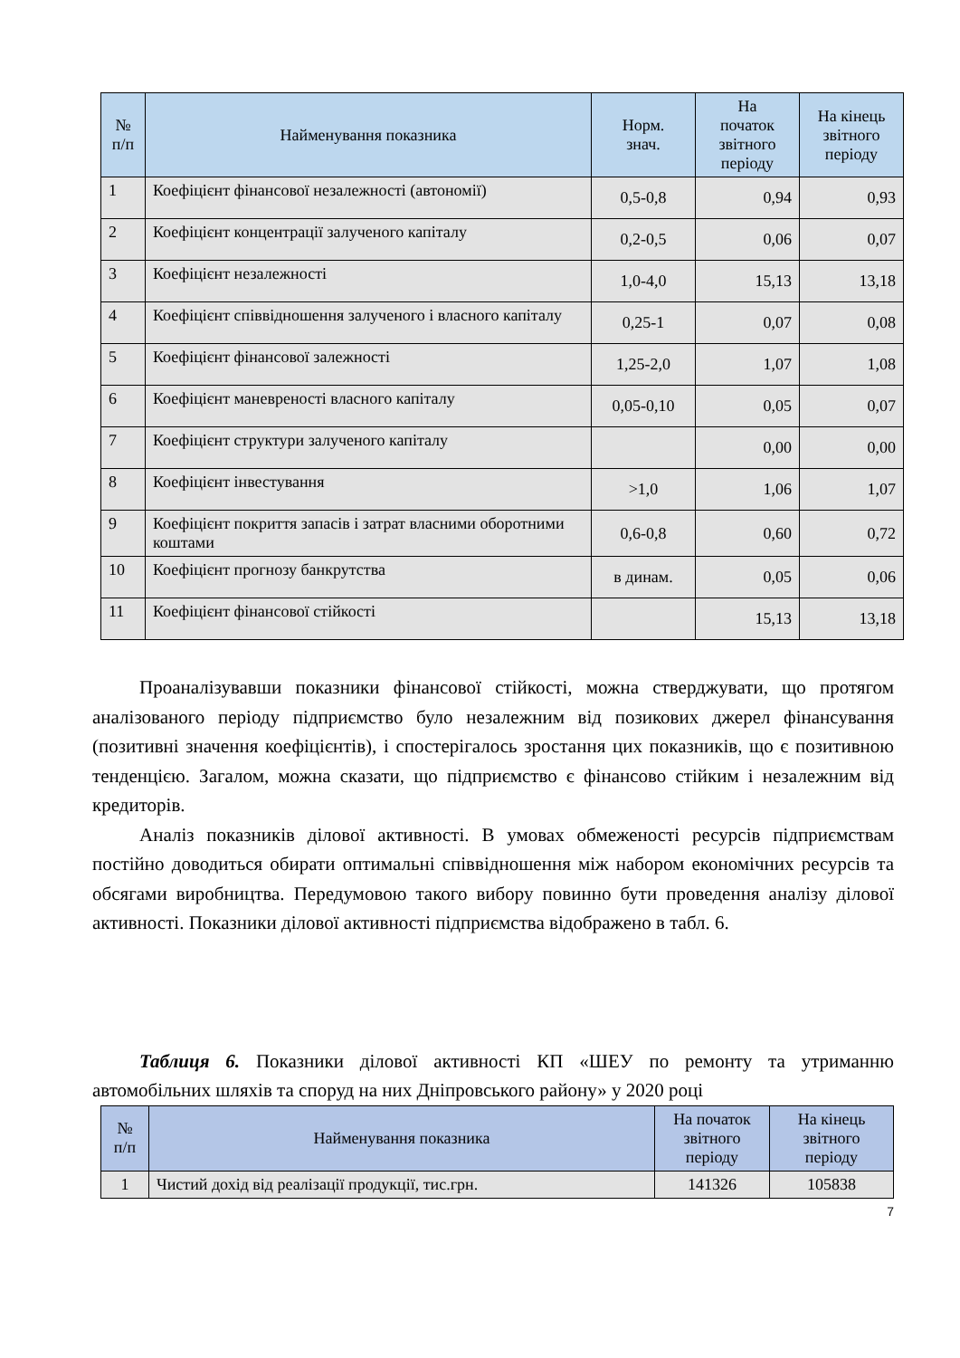| № п/п | Найменування показника | Норм. знач. | На початок звітного періоду | На кінець звітного періоду |
| --- | --- | --- | --- | --- |
| 1 | Коефіцієнт фінансової незалежності (автономії) | 0,5-0,8 | 0,94 | 0,93 |
| 2 | Коефіцієнт концентрації залученого капіталу | 0,2-0,5 | 0,06 | 0,07 |
| 3 | Коефіцієнт незалежності | 1,0-4,0 | 15,13 | 13,18 |
| 4 | Коефіцієнт співвідношення залученого і власного капіталу | 0,25-1 | 0,07 | 0,08 |
| 5 | Коефіцієнт фінансової залежності | 1,25-2,0 | 1,07 | 1,08 |
| 6 | Коефіцієнт маневреності власного капіталу | 0,05-0,10 | 0,05 | 0,07 |
| 7 | Коефіцієнт структури залученого капіталу | | 0,00 | 0,00 |
| 8 | Коефіцієнт інвестування | >1,0 | 1,06 | 1,07 |
| 9 | Коефіцієнт покриття запасів і затрат власними оборотними коштами | 0,6-0,8 | 0,60 | 0,72 |
| 10 | Коефіцієнт прогнозу банкрутства | в динам. | 0,05 | 0,06 |
| 11 | Коефіцієнт фінансової стійкості | | 15,13 | 13,18 |
Проаналізувавши показники фінансової стійкості, можна стверджувати, що протягом аналізованого періоду підприємство було незалежним від позикових джерел фінансування (позитивні значення коефіцієнтів), і спостерігалось зростання цих показників, що є позитивною тенденцією. Загалом, можна сказати, що підприємство є фінансово стійким і незалежним від кредиторів.
Аналіз показників ділової активності. В умовах обмеженості ресурсів підприємствам постійно доводиться обирати оптимальні співвідношення між набором економічних ресурсів та обсягами виробництва. Передумовою такого вибору повинно бути проведення аналізу ділової активності. Показники ділової активності підприємства відображено в табл. 6.
Таблиця 6. Показники ділової активності КП «ШЕУ по ремонту та утриманню автомобільних шляхів та споруд на них Дніпровського району» у 2020 році
| № п/п | Найменування показника | На початок звітного періоду | На кінець звітного періоду |
| --- | --- | --- | --- |
| 1 | Чистий дохід від реалізації продукції, тис.грн. | 141326 | 105838 |
7